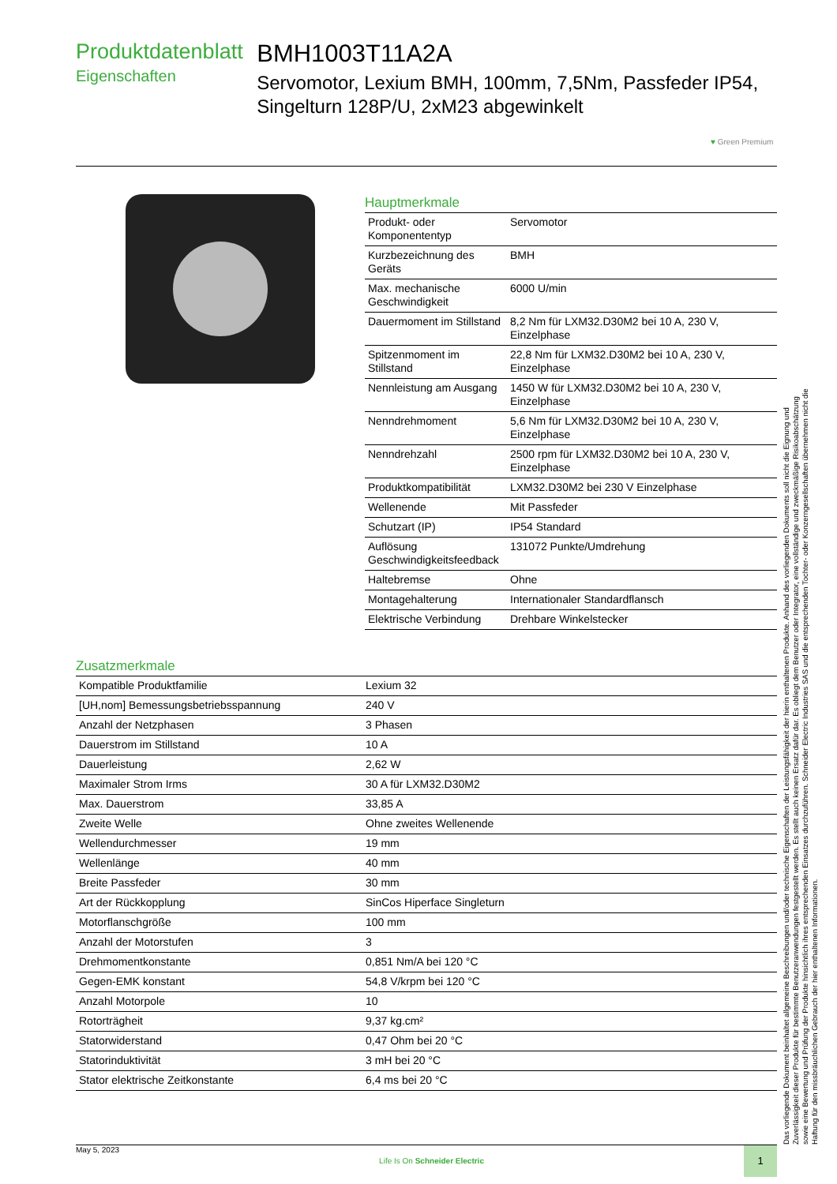Produktdatenblatt
Eigenschaften
BMH1003T11A2A
Servomotor, Lexium BMH, 100mm, 7,5Nm, Passfeder IP54, Singelturn 128P/U, 2xM23 abgewinkelt
♥ Green Premium
Hauptmerkmale
| Produkt- oder Komponententyp | Servomotor |
| Kurzbezeichnung des Geräts | BMH |
| Max. mechanische Geschwindigkeit | 6000 U/min |
| Dauermoment im Stillstand | 8,2 Nm für LXM32.D30M2 bei 10 A, 230 V, Einzelphase |
| Spitzenmoment im Stillstand | 22,8 Nm für LXM32.D30M2 bei 10 A, 230 V, Einzelphase |
| Nennleistung am Ausgang | 1450 W für LXM32.D30M2 bei 10 A, 230 V, Einzelphase |
| Nenndrehmoment | 5,6 Nm für LXM32.D30M2 bei 10 A, 230 V, Einzelphase |
| Nenndrehzahl | 2500 rpm für LXM32.D30M2 bei 10 A, 230 V, Einzelphase |
| Produktkompatibilität | LXM32.D30M2 bei 230 V Einzelphase |
| Wellenende | Mit Passfeder |
| Schutzart (IP) | IP54 Standard |
| Auflösung Geschwindigkeitsfeedback | 131072 Punkte/Umdrehung |
| Haltebremse | Ohne |
| Montagehalterung | Internationaler Standardflansch |
| Elektrische Verbindung | Drehbare Winkelstecker |
Zusatzmerkmale
| Kompatible Produktfamilie | Lexium 32 |
| [UH,nom] Bemessungsbetriebsspannung | 240 V |
| Anzahl der Netzphasen | 3 Phasen |
| Dauerstrom im Stillstand | 10 A |
| Dauerleistung | 2,62 W |
| Maximaler Strom Irms | 30 A für LXM32.D30M2 |
| Max. Dauerstrom | 33,85 A |
| Zweite Welle | Ohne zweites Wellenende |
| Wellendurchmesser | 19 mm |
| Wellenlänge | 40 mm |
| Breite Passfeder | 30 mm |
| Art der Rückkopplung | SinCos Hiperface Singleturn |
| Motorflanschgröße | 100 mm |
| Anzahl der Motorstufen | 3 |
| Drehmomentkonstante | 0,851 Nm/A bei 120 °C |
| Gegen-EMK konstant | 54,8 V/krpm bei 120 °C |
| Anzahl Motorpole | 10 |
| Rotorträgheit | 9,37 kg.cm² |
| Statorwiderstand | 0,47 Ohm bei 20 °C |
| Statorinduktivität | 3 mH bei 20 °C |
| Stator elektrische Zeitkonstante | 6,4 ms bei 20 °C |
Das vorliegende Dokument beinhaltet allgemeine Beschreibungen und/oder technische Eigenschaften der Leistungsfähigkeit der hierin enthaltenen Produkte. Anhand des vorliegenden Dokuments soll nicht die Eignung und Zuverlässigkeit dieser Produkte für bestimmte Benutzeranwendungen festgestellt werden. Es stellt auch keinen Ersatz dafür dar. Es obliegt dem Benutzer oder Integrator, eine vollständige und zweckmäßige Risikoabschätzung sowie eine Bewertung und Prüfung der Produkte hinsichtlich ihres entsprechenden Einsatzes durchzuführen. Schneider Electric Industries SAS und die entsprechenden Tochter- oder Konzerngesellschaften übernehmen nicht die Haftung für den missbräuchlichen Gebrauch der hier enthaltenen Informationen.
May 5, 2023 Life Is On Schneider Electric 1